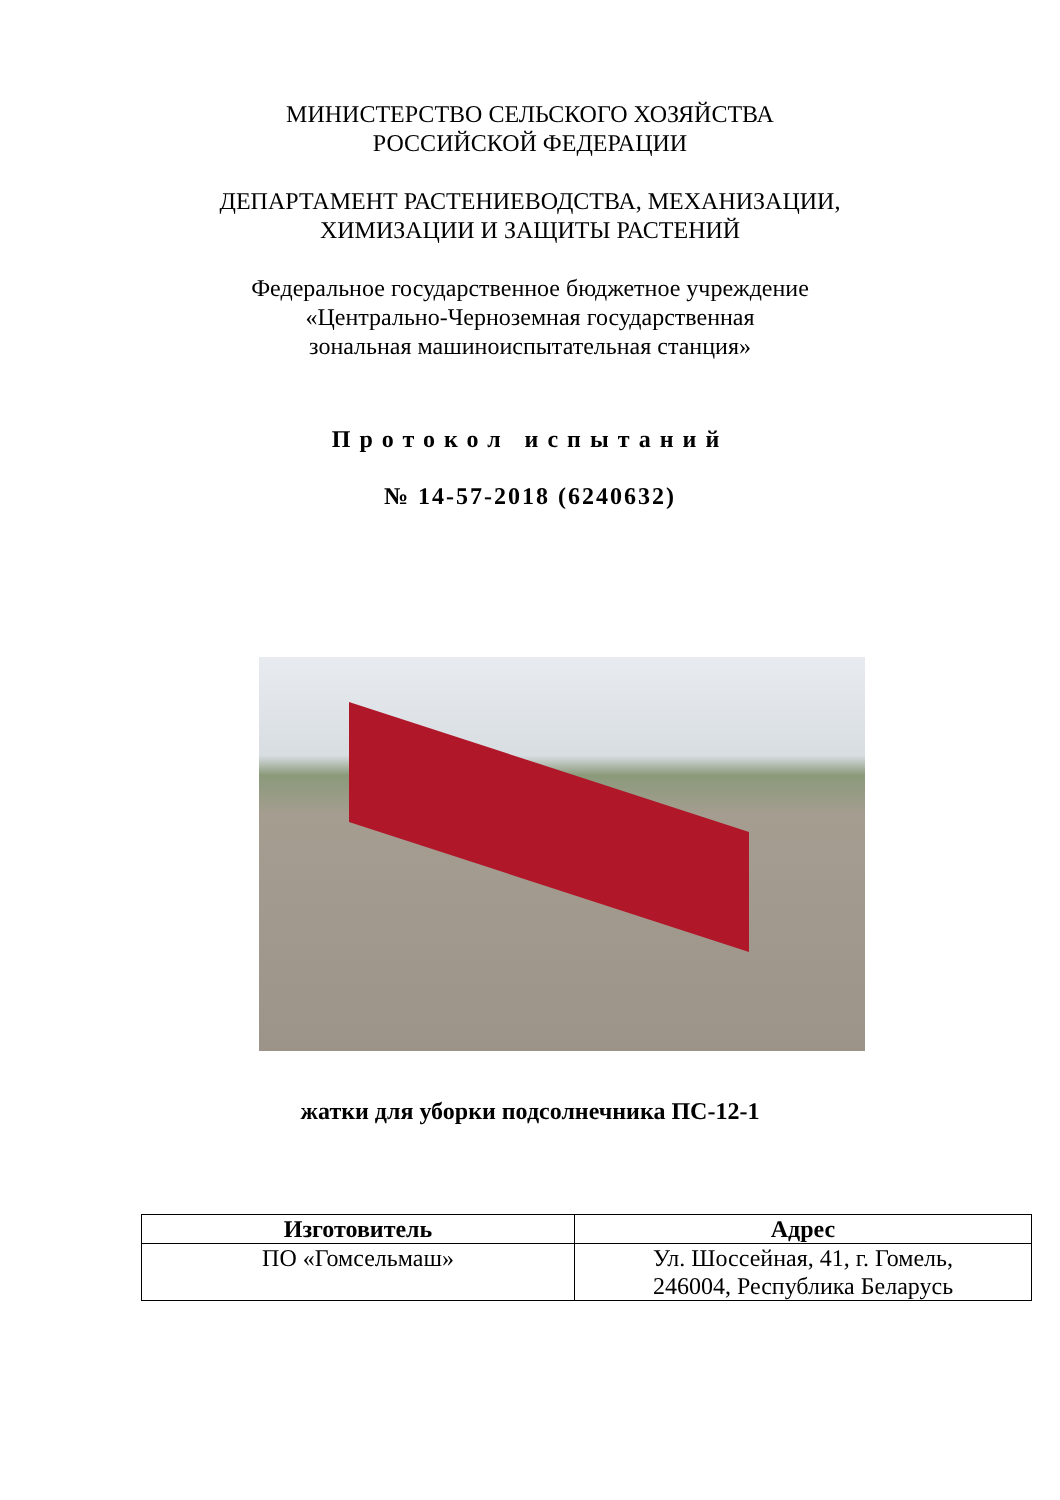МИНИСТЕРСТВО СЕЛЬСКОГО ХОЗЯЙСТВА
РОССИЙСКОЙ ФЕДЕРАЦИИ
ДЕПАРТАМЕНТ РАСТЕНИЕВОДСТВА, МЕХАНИЗАЦИИ,
ХИМИЗАЦИИ И ЗАЩИТЫ РАСТЕНИЙ
Федеральное государственное бюджетное учреждение
«Центрально-Черноземная государственная
зональная машиноиспытательная станция»
Протокол испытаний
№ 14-57-2018 (6240632)
жатки для уборки подсолнечника ПС-12-1
| Изготовитель | Адрес |
| --- | --- |
| ПО «Гомсельмаш» | Ул. Шоссейная, 41, г. Гомель, 246004, Республика Беларусь |